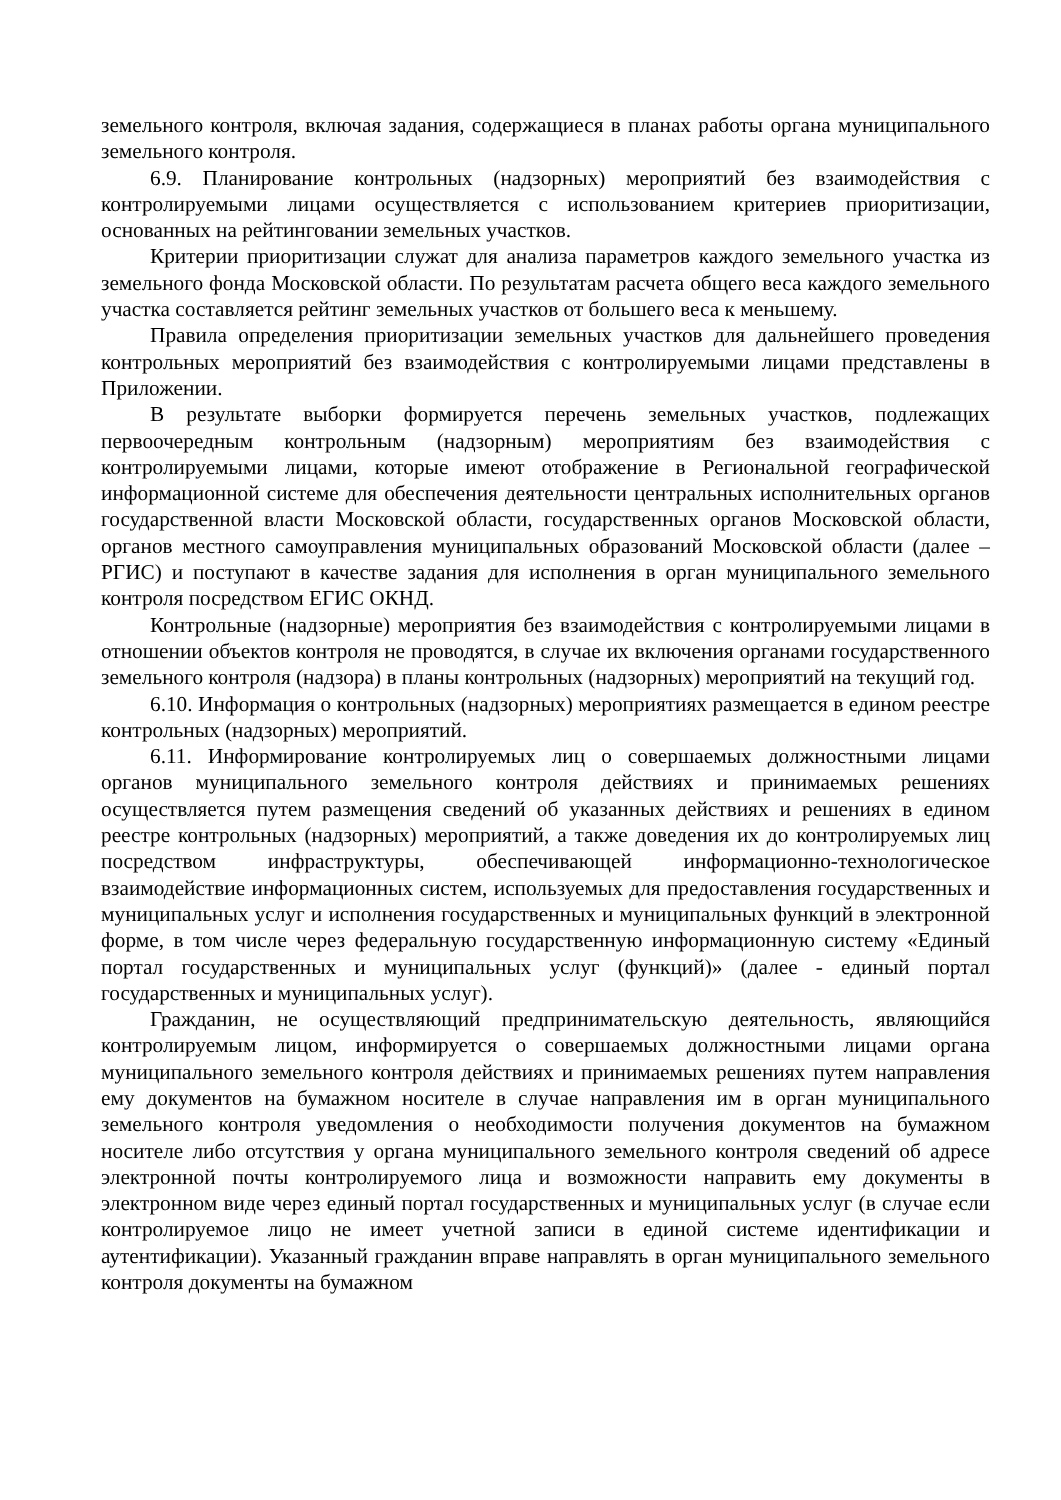земельного контроля, включая задания, содержащиеся в планах работы органа муниципального земельного контроля.
6.9. Планирование контрольных (надзорных) мероприятий без взаимодействия с контролируемыми лицами осуществляется с использованием критериев приоритизации, основанных на рейтинговании земельных участков.
Критерии приоритизации служат для анализа параметров каждого земельного участка из земельного фонда Московской области. По результатам расчета общего веса каждого земельного участка составляется рейтинг земельных участков от большего веса к меньшему.
Правила определения приоритизации земельных участков для дальнейшего проведения контрольных мероприятий без взаимодействия с контролируемыми лицами представлены в Приложении.
В результате выборки формируется перечень земельных участков, подлежащих первоочередным контрольным (надзорным) мероприятиям без взаимодействия с контролируемыми лицами, которые имеют отображение в Региональной географической информационной системе для обеспечения деятельности центральных исполнительных органов государственной власти Московской области, государственных органов Московской области, органов местного самоуправления муниципальных образований Московской области (далее – РГИС) и поступают в качестве задания для исполнения в орган муниципального земельного контроля посредством ЕГИС ОКНД.
Контрольные (надзорные) мероприятия без взаимодействия с контролируемыми лицами в отношении объектов контроля не проводятся, в случае их включения органами государственного земельного контроля (надзора) в планы контрольных (надзорных) мероприятий на текущий год.
6.10. Информация о контрольных (надзорных) мероприятиях размещается в едином реестре контрольных (надзорных) мероприятий.
6.11. Информирование контролируемых лиц о совершаемых должностными лицами органов муниципального земельного контроля действиях и принимаемых решениях осуществляется путем размещения сведений об указанных действиях и решениях в едином реестре контрольных (надзорных) мероприятий, а также доведения их до контролируемых лиц посредством инфраструктуры, обеспечивающей информационно-технологическое взаимодействие информационных систем, используемых для предоставления государственных и муниципальных услуг и исполнения государственных и муниципальных функций в электронной форме, в том числе через федеральную государственную информационную систему «Единый портал государственных и муниципальных услуг (функций)» (далее - единый портал государственных и муниципальных услуг).
Гражданин, не осуществляющий предпринимательскую деятельность, являющийся контролируемым лицом, информируется о совершаемых должностными лицами органа муниципального земельного контроля действиях и принимаемых решениях путем направления ему документов на бумажном носителе в случае направления им в орган муниципального земельного контроля уведомления о необходимости получения документов на бумажном носителе либо отсутствия у органа муниципального земельного контроля сведений об адресе электронной почты контролируемого лица и возможности направить ему документы в электронном виде через единый портал государственных и муниципальных услуг (в случае если контролируемое лицо не имеет учетной записи в единой системе идентификации и аутентификации). Указанный гражданин вправе направлять в орган муниципального земельного контроля документы на бумажном